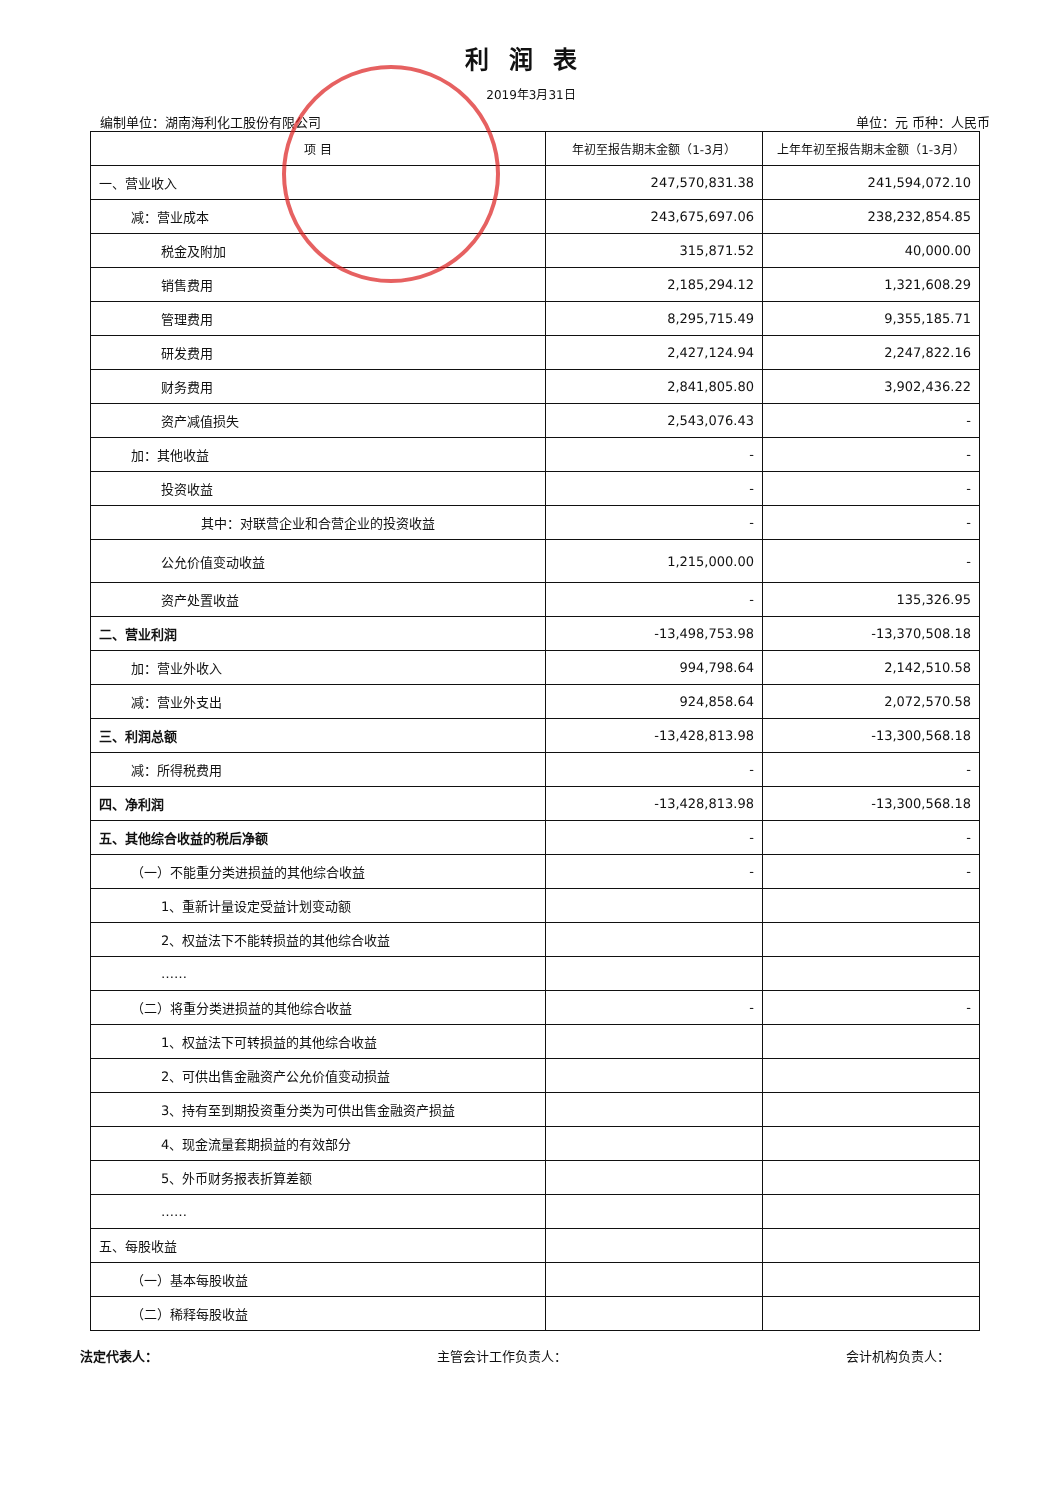利润表
2019年3月31日
编制单位：湖南海利化工股份有限公司 单位：元 币种：人民币
| 项 目 | 年初至报告期末金额（1-3月） | 上年年初至报告期末金额（1-3月） |
| --- | --- | --- |
| 一、营业收入 | 247,570,831.38 | 241,594,072.10 |
| 减：营业成本 | 243,675,697.06 | 238,232,854.85 |
| 税金及附加 | 315,871.52 | 40,000.00 |
| 销售费用 | 2,185,294.12 | 1,321,608.29 |
| 管理费用 | 8,295,715.49 | 9,355,185.71 |
| 研发费用 | 2,427,124.94 | 2,247,822.16 |
| 财务费用 | 2,841,805.80 | 3,902,436.22 |
| 资产减值损失 | 2,543,076.43 | - |
| 加：其他收益 | - | - |
| 投资收益 | - | - |
| 其中：对联营企业和合营企业的投资收益 | - | - |
| 公允价值变动收益 | 1,215,000.00 | - |
| 资产处置收益 | - | 135,326.95 |
| 二、营业利润 | -13,498,753.98 | -13,370,508.18 |
| 加：营业外收入 | 994,798.64 | 2,142,510.58 |
| 减：营业外支出 | 924,858.64 | 2,072,570.58 |
| 三、利润总额 | -13,428,813.98 | -13,300,568.18 |
| 减：所得税费用 | - | - |
| 四、净利润 | -13,428,813.98 | -13,300,568.18 |
| 五、其他综合收益的税后净额 | - | - |
| （一）不能重分类进损益的其他综合收益 | - | - |
| 1、重新计量设定受益计划变动额 | | |
| 2、权益法下不能转损益的其他综合收益 | | |
| …… | | |
| （二）将重分类进损益的其他综合收益 | - | - |
| 1、权益法下可转损益的其他综合收益 | | |
| 2、可供出售金融资产公允价值变动损益 | | |
| 3、持有至到期投资重分类为可供出售金融资产损益 | | |
| 4、现金流量套期损益的有效部分 | | |
| 5、外币财务报表折算差额 | | |
| …… | | |
| 五、每股收益 | | |
| （一）基本每股收益 | | |
| （二）稀释每股收益 | | |
法定代表人： 主管会计工作负责人： 会计机构负责人：